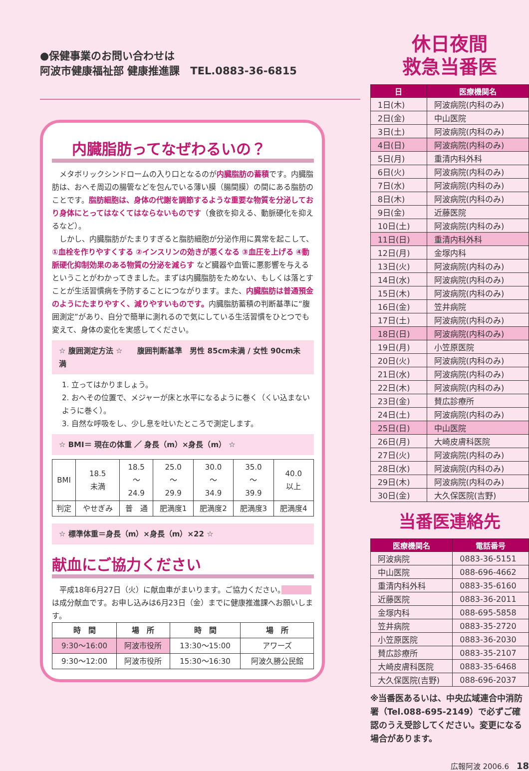●保健事業のお問い合わせは
阿波市健康福祉部 健康推進課　TEL.0883-36-6815
内臓脂肪ってなぜわるいの？
　メタボリックシンドロームの入り口となるのが内臓脂肪の蓄積です。内臓脂肪は、おへそ周辺の腸管などを包んでいる薄い膜（腸間膜）の間にある脂肪のことです。脂肪細胞は、身体の代謝を調節するような重要な物質を分泌しており身体にとってはなくてはならないものです（食欲を抑える、動脈硬化を抑えるなど）。
　しかし、内臓脂肪がたまりすぎると脂肪細胞が分泌作用に異常を起こして、①血栓を作りやすくする ②インスリンの効きが悪くなる ③血圧を上げる ④動脈硬化抑制効果のある物質の分泌を減らす など臓器や血管に悪影響を与えるということがわかってきました。まずは内臓脂肪をためない、もしくは落とすことが生活習慣病を予防することにつながります。また、内臓脂肪は普通預金のようにたまりやすく、減りやすいものです。内臓脂肪蓄積の判断基準に“腹囲測定”があり、自分で簡単に測れるので気にしている生活習慣をひとつでも変えて、身体の変化を実感してください。
☆ 腹囲測定方法 ☆　　腹囲判断基準　男性 85cm未満 / 女性 90cm未満
1. 立ってはかりましょう。
2. おへその位置で、メジャーが床と水平になるように巻く（くい込まないように巻く）。
3. 自然な呼吸をし、少し息を吐いたところで測定します。
☆ BMI＝ 現在の体重 ／ 身長（m）×身長（m） ☆
| BMI | 18.5 未満 | 18.5 〜 24.9 | 25.0 〜 29.9 | 30.0 〜 34.9 | 35.0 〜 39.9 | 40.0 以上 |
| 判定 | やせぎみ | 普 通 | 肥満度1 | 肥満度2 | 肥満度3 | 肥満度4 |
☆ 標準体重＝身長（m）×身長（m）×22 ☆
献血にご協力ください
　平成18年6月27日（火）に献血車がまいります。ご協力ください。　　　　 は成分献血です。お申し込みは6月23日（金）までに健康推進課へお願いします。
| 時 間 | 場 所 | 時 間 | 場 所 |
| 9:30〜16:00 | 阿波市役所 | 13:30〜15:00 | アワーズ |
| 9:30〜12:00 | 阿波市役所 | 15:30〜16:30 | 阿波久勝公民館 |
休日夜間
救急当番医
| 日 | 医療機関名 |
| --- | --- |
| 1日(木) | 阿波病院(内科のみ) |
| 2日(金) | 中山医院 |
| 3日(土) | 阿波病院(内科のみ) |
| 4日(日) | 阿波病院(内科のみ) |
| 5日(月) | 重清内科外科 |
| 6日(火) | 阿波病院(内科のみ) |
| 7日(水) | 阿波病院(内科のみ) |
| 8日(木) | 阿波病院(内科のみ) |
| 9日(金) | 近藤医院 |
| 10日(土) | 阿波病院(内科のみ) |
| 11日(日) | 重清内科外科 |
| 12日(月) | 金塚内科 |
| 13日(火) | 阿波病院(内科のみ) |
| 14日(水) | 阿波病院(内科のみ) |
| 15日(木) | 阿波病院(内科のみ) |
| 16日(金) | 笠井病院 |
| 17日(土) | 阿波病院(内科のみ) |
| 18日(日) | 阿波病院(内科のみ) |
| 19日(月) | 小笠原医院 |
| 20日(火) | 阿波病院(内科のみ) |
| 21日(水) | 阿波病院(内科のみ) |
| 22日(木) | 阿波病院(内科のみ) |
| 23日(金) | 賛広診療所 |
| 24日(土) | 阿波病院(内科のみ) |
| 25日(日) | 中山医院 |
| 26日(月) | 大崎皮膚科医院 |
| 27日(火) | 阿波病院(内科のみ) |
| 28日(水) | 阿波病院(内科のみ) |
| 29日(木) | 阿波病院(内科のみ) |
| 30日(金) | 大久保医院(吉野) |
当番医連絡先
| 医療機関名 | 電話番号 |
| --- | --- |
| 阿波病院 | 0883-36-5151 |
| 中山医院 | 088-696-4662 |
| 重清内科外科 | 0883-35-6160 |
| 近藤医院 | 0883-36-2011 |
| 金塚内科 | 088-695-5858 |
| 笠井病院 | 0883-35-2720 |
| 小笠原医院 | 0883-36-2030 |
| 賛広診療所 | 0883-35-2107 |
| 大崎皮膚科医院 | 0883-35-6468 |
| 大久保医院(吉野) | 088-696-2037 |
※当番医あるいは、中央広域連合中消防署（Tel.088-695-2149）で必ずご確認のうえ受診してください。変更になる場合があります。
広報阿波 2006.6　18